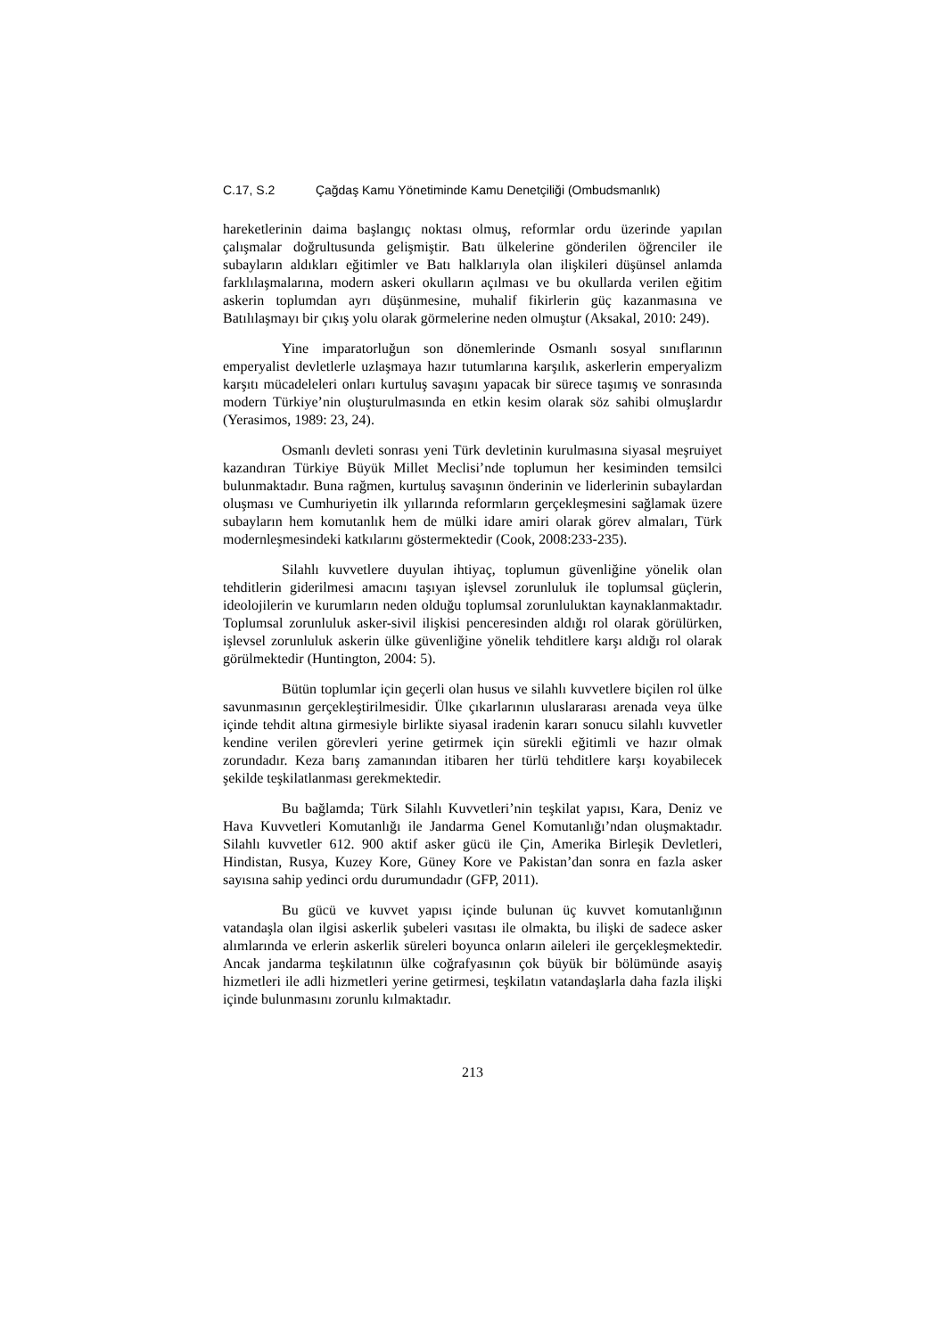C.17, S.2 Çağdaş Kamu Yönetiminde Kamu Denetçiliği (Ombudsmanlık)
hareketlerinin daima başlangıç noktası olmuş, reformlar ordu üzerinde yapılan çalışmalar doğrultusunda gelişmiştir. Batı ülkelerine gönderilen öğrenciler ile subayların aldıkları eğitimler ve Batı halklarıyla olan ilişkileri düşünsel anlamda farklılaşmalarına, modern askeri okulların açılması ve bu okullarda verilen eğitim askerin toplumdan ayrı düşünmesine, muhalif fikirlerin güç kazanmasına ve Batılılaşmayı bir çıkış yolu olarak görmelerine neden olmuştur (Aksakal, 2010: 249).
Yine imparatorluğun son dönemlerinde Osmanlı sosyal sınıflarının emperyalist devletlerle uzlaşmaya hazır tutumlarına karşılık, askerlerin emperyalizm karşıtı mücadeleleri onları kurtuluş savaşını yapacak bir sürece taşımış ve sonrasında modern Türkiye’nin oluşturulmasında en etkin kesim olarak söz sahibi olmuşlardır (Yerasimos, 1989: 23, 24).
Osmanlı devleti sonrası yeni Türk devletinin kurulmasına siyasal meşruiyet kazandıran Türkiye Büyük Millet Meclisi’nde toplumun her kesiminden temsilci bulunmaktadır. Buna rağmen, kurtuluş savaşının önderinin ve liderlerinin subaylardan oluşması ve Cumhuriyetin ilk yıllarında reformların gerçekleşmesini sağlamak üzere subayların hem komutanlık hem de mülki idare amiri olarak görev almaları, Türk modernleşmesindeki katkılarını göstermektedir (Cook, 2008:233-235).
Silahlı kuvvetlere duyulan ihtiyaç, toplumun güvenliğine yönelik olan tehditlerin giderilmesi amacını taşıyan işlevsel zorunluluk ile toplumsal güçlerin, ideolojilerin ve kurumların neden olduğu toplumsal zorunluluktan kaynaklanmaktadır. Toplumsal zorunluluk asker-sivil ilişkisi penceresinden aldığı rol olarak görülürken, işlevsel zorunluluk askerin ülke güvenliğine yönelik tehditlere karşı aldığı rol olarak görülmektedir (Huntington, 2004: 5).
Bütün toplumlar için geçerli olan husus ve silahlı kuvvetlere biçilen rol ülke savunmasının gerçekleştirilmesidir. Ülke çıkarlarının uluslararası arenada veya ülke içinde tehdit altına girmesiyle birlikte siyasal iradenin kararı sonucu silahlı kuvvetler kendine verilen görevleri yerine getirmek için sürekli eğitimli ve hazır olmak zorundadır. Keza barış zamanından itibaren her türlü tehditlere karşı koyabilecek şekilde teşkilatlanması gerekmektedir.
Bu bağlamda; Türk Silahlı Kuvvetleri’nin teşkilat yapısı, Kara, Deniz ve Hava Kuvvetleri Komutanlığı ile Jandarma Genel Komutanlığı’ndan oluşmaktadır. Silahlı kuvvetler 612. 900 aktif asker gücü ile Çin, Amerika Birleşik Devletleri, Hindistan, Rusya, Kuzey Kore, Güney Kore ve Pakistan’dan sonra en fazla asker sayısına sahip yedinci ordu durumundadır (GFP, 2011).
Bu gücü ve kuvvet yapısı içinde bulunan üç kuvvet komutanlığının vatandaşla olan ilgisi askerlik şubeleri vasıtası ile olmakta, bu ilişki de sadece asker alımlarında ve erlerin askerlik süreleri boyunca onların aileleri ile gerçekleşmektedir. Ancak jandarma teşkilatının ülke coğrafyasının çok büyük bir bölümünde asayiş hizmetleri ile adli hizmetleri yerine getirmesi, teşkilatın vatandaşlarla daha fazla ilişki içinde bulunmasını zorunlu kılmaktadır.
213